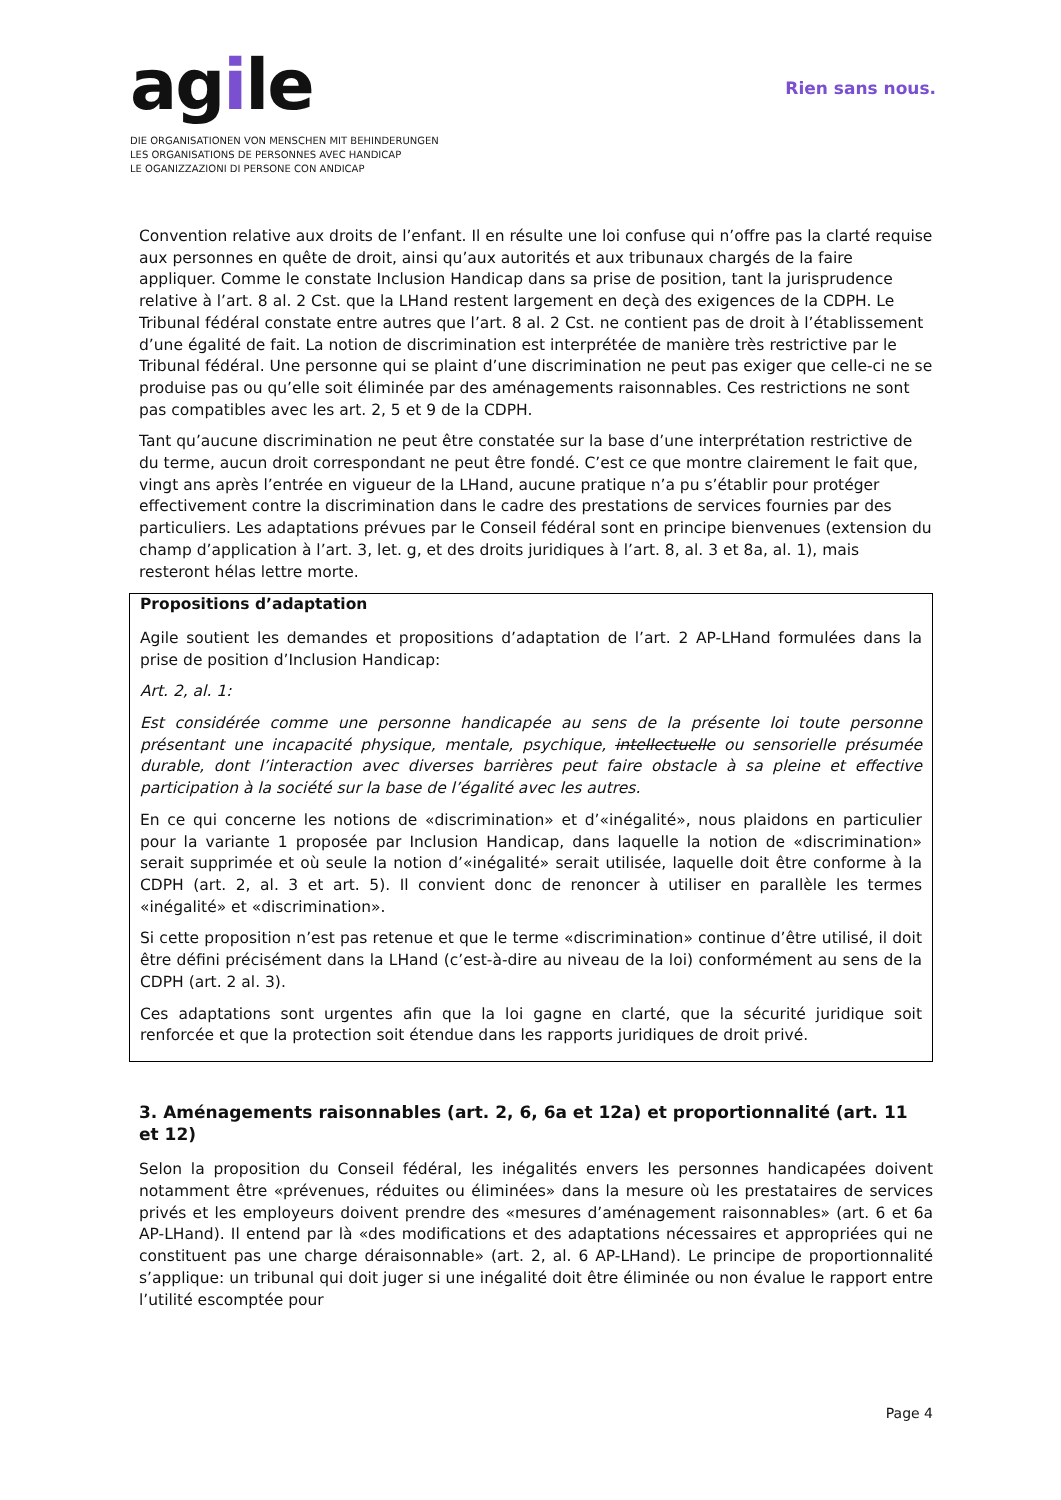agile
DIE ORGANISATIONEN VON MENSCHEN MIT BEHINDERUNGEN
LES ORGANISATIONS DE PERSONNES AVEC HANDICAP
LE OGANIZZAZIONI DI PERSONE CON ANDICAP
Rien sans nous.
Convention relative aux droits de l’enfant. Il en résulte une loi confuse qui n’offre pas la clarté requise aux personnes en quête de droit, ainsi qu’aux autorités et aux tribunaux chargés de la faire appliquer. Comme le constate Inclusion Handicap dans sa prise de position, tant la jurisprudence relative à l’art. 8 al. 2 Cst. que la LHand restent largement en deçà des exigences de la CDPH. Le Tribunal fédéral constate entre autres que l’art. 8 al. 2 Cst. ne contient pas de droit à l’établissement d’une égalité de fait. La notion de discrimination est interprétée de manière très restrictive par le Tribunal fédéral. Une personne qui se plaint d’une discrimination ne peut pas exiger que celle-ci ne se produise pas ou qu’elle soit éliminée par des aménagements raisonnables. Ces restrictions ne sont pas compatibles avec les art. 2, 5 et 9 de la CDPH.
Tant qu’aucune discrimination ne peut être constatée sur la base d’une interprétation restrictive de du terme, aucun droit correspondant ne peut être fondé. C’est ce que montre clairement le fait que, vingt ans après l’entrée en vigueur de la LHand, aucune pratique n’a pu s’établir pour protéger effectivement contre la discrimination dans le cadre des prestations de services fournies par des particuliers. Les adaptations prévues par le Conseil fédéral sont en principe bienvenues (extension du champ d’application à l’art. 3, let. g, et des droits juridiques à l’art. 8, al. 3 et 8a, al. 1), mais resteront hélas lettre morte.
Propositions d’adaptation
Agile soutient les demandes et propositions d’adaptation de l’art. 2 AP-LHand formulées dans la prise de position d’Inclusion Handicap:
Art. 2, al. 1:
Est considérée comme une personne handicapée au sens de la présente loi toute personne présentant une incapacité physique, mentale, psychique, intellectuelle ou sensorielle présumée durable, dont l’interaction avec diverses barrières peut faire obstacle à sa pleine et effective participation à la société sur la base de l’égalité avec les autres.
En ce qui concerne les notions de «discrimination» et d’«inégalité», nous plaidons en particulier pour la variante 1 proposée par Inclusion Handicap, dans laquelle la notion de «discrimination» serait supprimée et où seule la notion d’«inégalité» serait utilisée, laquelle doit être conforme à la CDPH (art. 2, al. 3 et art. 5). Il convient donc de renoncer à utiliser en parallèle les termes «inégalité» et «discrimination».
Si cette proposition n’est pas retenue et que le terme «discrimination» continue d’être utilisé, il doit être défini précisément dans la LHand (c’est-à-dire au niveau de la loi) conformément au sens de la CDPH (art. 2 al. 3).
Ces adaptations sont urgentes afin que la loi gagne en clarté, que la sécurité juridique soit renforcée et que la protection soit étendue dans les rapports juridiques de droit privé.
3. Aménagements raisonnables (art. 2, 6, 6a et 12a) et proportionnalité (art. 11 et 12)
Selon la proposition du Conseil fédéral, les inégalités envers les personnes handicapées doivent notamment être «prévenues, réduites ou éliminées» dans la mesure où les prestataires de services privés et les employeurs doivent prendre des «mesures d’aménagement raisonnables» (art. 6 et 6a AP-LHand). Il entend par là «des modifications et des adaptations nécessaires et appropriées qui ne constituent pas une charge déraisonnable» (art. 2, al. 6 AP-LHand). Le principe de proportionnalité s’applique: un tribunal qui doit juger si une inégalité doit être éliminée ou non évalue le rapport entre l’utilité escomptée pour
Page 4